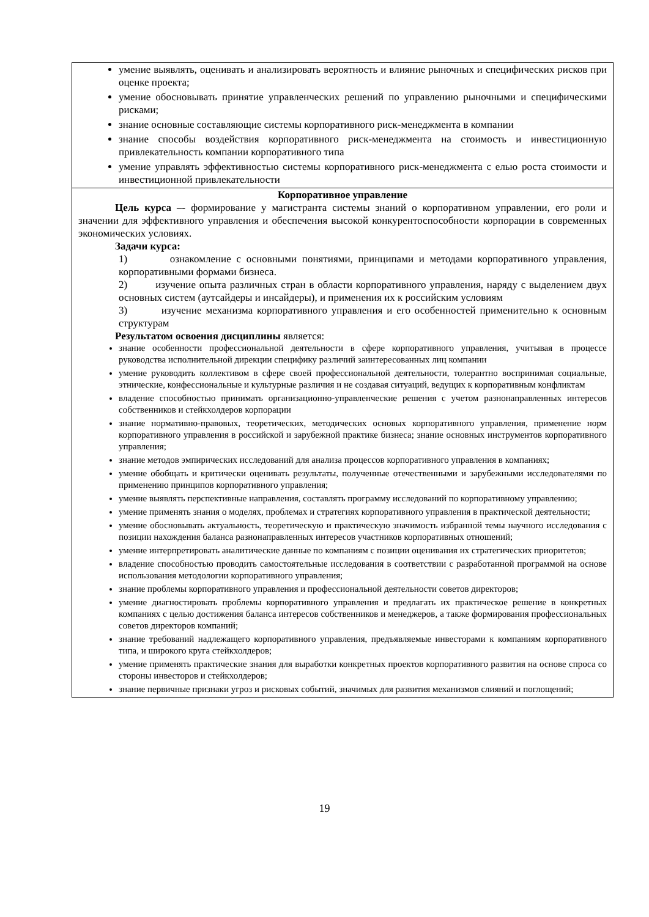| умение выявлять, оценивать и анализировать вероятность и влияние рыночных и специфических рисков при оценке проекта; умение обосновывать принятие управленческих решений по управлению рыночными и специфическими рисками; знание основные составляющие системы корпоративного риск-менеджмента в компании знание способы воздействия корпоративного риск-менеджмента на стоимость и инвестиционную привлекательность компании корпоративного типа умение управлять эффективностью системы корпоративного риск-менеджмента с елью роста стоимости и инвестиционной привлекательности |
| Корпоративное управление Цель курса –- формирование у магистранта системы знаний о корпоративном управлении, его роли и значении для эффективного управления и обеспечения высокой конкурентоспособности корпорации в современных экономических условиях. Задачи курса: 1) ознакомление с основными понятиями, принципами и методами корпоративного управления, корпоративными формами бизнеса. 2) изучение опыта различных стран в области корпоративного управления, наряду с выделением двух основных систем (аутсайдеры и инсайдеры), и применения их к российским условиям 3) изучение механизма корпоративного управления и его особенностей применительно к основным структурам Результатом освоения дисциплины является: знание особенности профессиональной деятельности в сфере корпоративного управления, учитывая в процессе руководства исполнительной дирекции специфику различий заинтересованных лиц компании умение руководить коллективом в сфере своей профессиональной деятельности, толерантно воспринимая социальные, этнические, конфессиональные и культурные различия и не создавая ситуаций, ведущих к корпоративным конфликтам владение способностью принимать организационно-управленческие решения с учетом разнонаправленных интересов собственников и стейкхолдеров корпорации знание нормативно-правовых, теоретических, методических основых корпоративного управления, применение норм корпоративного управления в российской и зарубежной практике бизнеса; знание основных инструментов корпоративного управления; знание методов эмпирических исследований для анализа процессов корпоративного управления в компаниях; умение обобщать и критически оценивать результаты, полученные отечественными и зарубежными исследователями по применению принципов корпоративного управления; умение выявлять перспективные направления, составлять программу исследований по корпоративному управлению; умение применять знания о моделях, проблемах и стратегиях корпоративного управления в практической деятельности; умение обосновывать актуальность, теоретическую и практическую значимость избранной темы научного исследования с позиции нахождения баланса разнонаправленных интересов участников корпоративных отношений; умение интерпретировать аналитические данные по компаниям с позиции оценивания их стратегических приоритетов; владение способностью проводить самостоятельные исследования в соответствии с разработанной программой на основе использования методологии корпоративного управления; знание проблемы корпоративного управления и профессиональной деятельности советов директоров; умение диагностировать проблемы корпоративного управления и предлагать их практическое решение в конкретных компаниях с целью достижения баланса интересов собственников и менеджеров, а также формирования профессиональных советов директоров компаний; знание требований надлежащего корпоративного управления, предъявляемые инвесторами к компаниям корпоративного типа, и широкого круга стейкхолдеров; умение применять практические знания для выработки конкретных проектов корпоративного развития на основе спроса со стороны инвесторов и стейкхолдеров; знание первичные признаки угроз и рисковых событий, значимых для развития механизмов слияний и поглощений; |
19